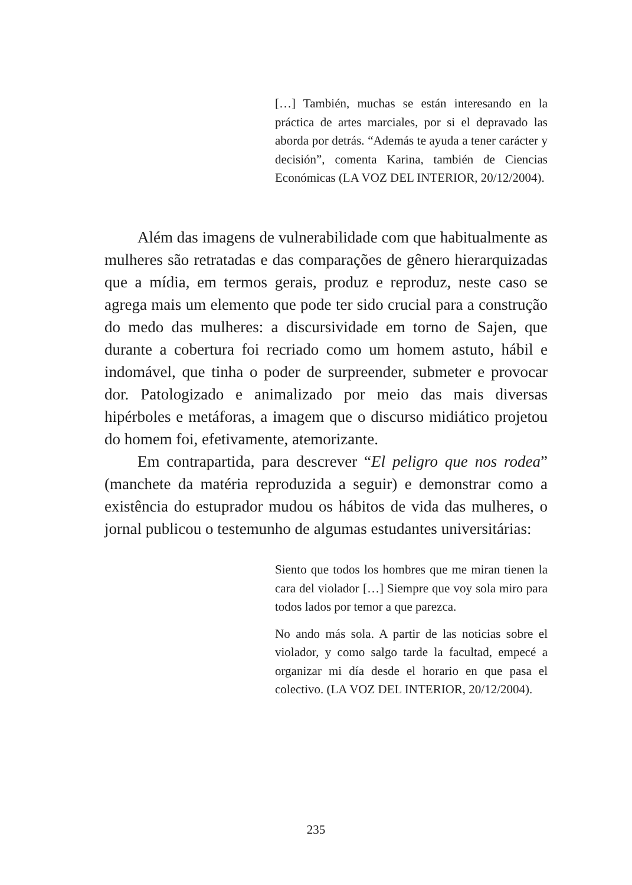[…] También, muchas se están interesando en la práctica de artes marciales, por si el depravado las aborda por detrás. “Además te ayuda a tener carácter y decisión”, comenta Karina, también de Ciencias Económicas (LA VOZ DEL INTERIOR, 20/12/2004).
Além das imagens de vulnerabilidade com que habitualmente as mulheres são retratadas e das comparações de gênero hierarquizadas que a mídia, em termos gerais, produz e reproduz, neste caso se agrega mais um elemento que pode ter sido crucial para a construção do medo das mulheres: a discursividade em torno de Sajen, que durante a cobertura foi recriado como um homem astuto, hábil e indomável, que tinha o poder de surpreender, submeter e provocar dor. Patologizado e animalizado por meio das mais diversas hipérboles e metáforas, a imagem que o discurso midiático projetou do homem foi, efetivamente, atemorizante.
Em contrapartida, para descrever “El peligro que nos rodea” (manchete da matéria reproduzida a seguir) e demonstrar como a existência do estuprador mudou os hábitos de vida das mulheres, o jornal publicou o testemunho de algumas estudantes universitárias:
Siento que todos los hombres que me miran tienen la cara del violador […] Siempre que voy sola miro para todos lados por temor a que parezca.
No ando más sola. A partir de las noticias sobre el violador, y como salgo tarde la facultad, empecé a organizar mi día desde el horario en que pasa el colectivo. (LA VOZ DEL INTERIOR, 20/12/2004).
235